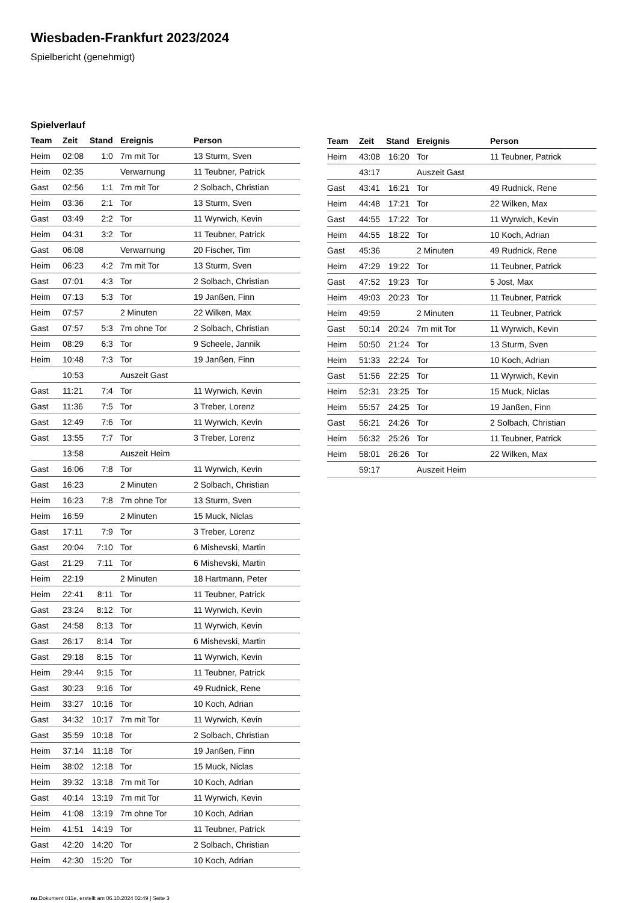Wiesbaden-Frankfurt 2023/2024
Spielbericht (genehmigt)
Spielverlauf
| Team | Zeit | Stand | Ereignis | Person |
| --- | --- | --- | --- | --- |
| Heim | 02:08 | 1:0 | 7m mit Tor | 13 Sturm, Sven |
| Heim | 02:35 | | Verwarnung | 11 Teubner, Patrick |
| Gast | 02:56 | 1:1 | 7m mit Tor | 2 Solbach, Christian |
| Heim | 03:36 | 2:1 | Tor | 13 Sturm, Sven |
| Gast | 03:49 | 2:2 | Tor | 11 Wyrwich, Kevin |
| Heim | 04:31 | 3:2 | Tor | 11 Teubner, Patrick |
| Gast | 06:08 | | Verwarnung | 20 Fischer, Tim |
| Heim | 06:23 | 4:2 | 7m mit Tor | 13 Sturm, Sven |
| Gast | 07:01 | 4:3 | Tor | 2 Solbach, Christian |
| Heim | 07:13 | 5:3 | Tor | 19 Janßen, Finn |
| Heim | 07:57 | | 2 Minuten | 22 Wilken, Max |
| Gast | 07:57 | 5:3 | 7m ohne Tor | 2 Solbach, Christian |
| Heim | 08:29 | 6:3 | Tor | 9 Scheele, Jannik |
| Heim | 10:48 | 7:3 | Tor | 19 Janßen, Finn |
| | 10:53 | | Auszeit Gast | |
| Gast | 11:21 | 7:4 | Tor | 11 Wyrwich, Kevin |
| Gast | 11:36 | 7:5 | Tor | 3 Treber, Lorenz |
| Gast | 12:49 | 7:6 | Tor | 11 Wyrwich, Kevin |
| Gast | 13:55 | 7:7 | Tor | 3 Treber, Lorenz |
| | 13:58 | | Auszeit Heim | |
| Gast | 16:06 | 7:8 | Tor | 11 Wyrwich, Kevin |
| Gast | 16:23 | | 2 Minuten | 2 Solbach, Christian |
| Heim | 16:23 | 7:8 | 7m ohne Tor | 13 Sturm, Sven |
| Heim | 16:59 | | 2 Minuten | 15 Muck, Niclas |
| Gast | 17:11 | 7:9 | Tor | 3 Treber, Lorenz |
| Gast | 20:04 | 7:10 | Tor | 6 Mishevski, Martin |
| Gast | 21:29 | 7:11 | Tor | 6 Mishevski, Martin |
| Heim | 22:19 | | 2 Minuten | 18 Hartmann, Peter |
| Heim | 22:41 | 8:11 | Tor | 11 Teubner, Patrick |
| Gast | 23:24 | 8:12 | Tor | 11 Wyrwich, Kevin |
| Gast | 24:58 | 8:13 | Tor | 11 Wyrwich, Kevin |
| Gast | 26:17 | 8:14 | Tor | 6 Mishevski, Martin |
| Gast | 29:18 | 8:15 | Tor | 11 Wyrwich, Kevin |
| Heim | 29:44 | 9:15 | Tor | 11 Teubner, Patrick |
| Gast | 30:23 | 9:16 | Tor | 49 Rudnick, Rene |
| Heim | 33:27 | 10:16 | Tor | 10 Koch, Adrian |
| Gast | 34:32 | 10:17 | 7m mit Tor | 11 Wyrwich, Kevin |
| Gast | 35:59 | 10:18 | Tor | 2 Solbach, Christian |
| Heim | 37:14 | 11:18 | Tor | 19 Janßen, Finn |
| Heim | 38:02 | 12:18 | Tor | 15 Muck, Niclas |
| Heim | 39:32 | 13:18 | 7m mit Tor | 10 Koch, Adrian |
| Gast | 40:14 | 13:19 | 7m mit Tor | 11 Wyrwich, Kevin |
| Heim | 41:08 | 13:19 | 7m ohne Tor | 10 Koch, Adrian |
| Heim | 41:51 | 14:19 | Tor | 11 Teubner, Patrick |
| Gast | 42:20 | 14:20 | Tor | 2 Solbach, Christian |
| Heim | 42:30 | 15:20 | Tor | 10 Koch, Adrian |
| Team | Zeit | Stand | Ereignis | Person |
| --- | --- | --- | --- | --- |
| Heim | 43:08 | 16:20 | Tor | 11 Teubner, Patrick |
| | 43:17 | | Auszeit Gast | |
| Gast | 43:41 | 16:21 | Tor | 49 Rudnick, Rene |
| Heim | 44:48 | 17:21 | Tor | 22 Wilken, Max |
| Gast | 44:55 | 17:22 | Tor | 11 Wyrwich, Kevin |
| Heim | 44:55 | 18:22 | Tor | 10 Koch, Adrian |
| Gast | 45:36 | | 2 Minuten | 49 Rudnick, Rene |
| Heim | 47:29 | 19:22 | Tor | 11 Teubner, Patrick |
| Gast | 47:52 | 19:23 | Tor | 5 Jost, Max |
| Heim | 49:03 | 20:23 | Tor | 11 Teubner, Patrick |
| Heim | 49:59 | | 2 Minuten | 11 Teubner, Patrick |
| Gast | 50:14 | 20:24 | 7m mit Tor | 11 Wyrwich, Kevin |
| Heim | 50:50 | 21:24 | Tor | 13 Sturm, Sven |
| Heim | 51:33 | 22:24 | Tor | 10 Koch, Adrian |
| Gast | 51:56 | 22:25 | Tor | 11 Wyrwich, Kevin |
| Heim | 52:31 | 23:25 | Tor | 15 Muck, Niclas |
| Heim | 55:57 | 24:25 | Tor | 19 Janßen, Finn |
| Gast | 56:21 | 24:26 | Tor | 2 Solbach, Christian |
| Heim | 56:32 | 25:26 | Tor | 11 Teubner, Patrick |
| Heim | 58:01 | 26:26 | Tor | 22 Wilken, Max |
| | 59:17 | | Auszeit Heim | |
nu.Dokument 011e, erstellt am 06.10.2024 02:49 | Seite 3